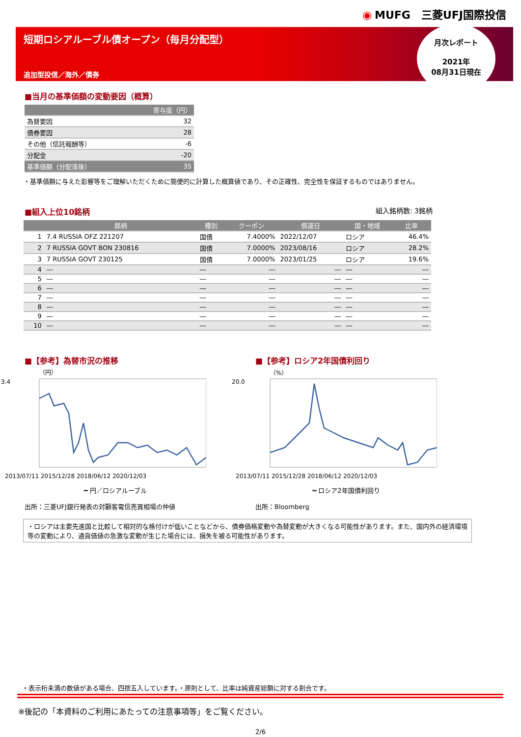◉ MUFG　三菱UFJ国際投信
短期ロシアルーブル債オープン（毎月分配型）
追加型投信／海外／債券
月次レポート
2021年
08月31日現在
■当月の基準価額の変動要因（概算）
| | 寄与度（円） |
| --- | --- |
| 為替要因 | 32 |
| 債券要因 | 28 |
| その他（信託報酬等） | -6 |
| 分配金 | -20 |
| 基準価額（分配落後） | 35 |
・基準価額に与えた影響等をご理解いただくために簡便的に計算した概算値であり、その正確性、完全性を保証するものではありません。
■組入上位10銘柄 組入銘柄数: 3銘柄
| | 銘柄 | 種別 | クーポン | 償還日 | 国・地域 | 比率 |
| --- | --- | --- | --- | --- | --- | --- |
| 1 | 7.4 RUSSIA OFZ 221207 | 国債 | 7.4000% | 2022/12/07 | ロシア | 46.4% |
| 2 | 7 RUSSIA GOVT BON 230816 | 国債 | 7.0000% | 2023/08/16 | ロシア | 28.2% |
| 3 | 7 RUSSIA GOVT 230125 | 国債 | 7.0000% | 2023/01/25 | ロシア | 19.6% |
| 4 | ― | ― | ― | ― | ― | ― |
| 5 | ― | ― | ― | ― | ― | ― |
| 6 | ― | ― | ― | ― | ― | ― |
| 7 | ― | ― | ― | ― | ― | ― |
| 8 | ― | ― | ― | ― | ― | ― |
| 9 | ― | ― | ― | ― | ― | ― |
| 10 | ― | ― | ― | ― | ― | ― |
■【参考】為替市況の推移
（円）
3.4
2013/07/11 2015/12/28 2018/06/12 2020/12/03
━ 円／ロシアルーブル
出所：三菱UFJ銀行発表の対顧客電信売買相場の仲値
■【参考】ロシア2年国債利回り
（%）
20.0
2013/07/11 2015/12/28 2018/06/12 2020/12/03
━ ロシア2年国債利回り
出所：Bloomberg
・ロシアは主要先進国と比較して相対的な格付けが低いことなどから、債券価格変動や為替変動が大きくなる可能性があります。また、国内外の経済環境等の変動により、通貨価値の急激な変動が生じた場合には、損失を被る可能性があります。
・表示桁未満の数値がある場合、四捨五入しています。・原則として、比率は純資産総額に対する割合です。
※後記の「本資料のご利用にあたっての注意事項等」をご覧ください。
2/6